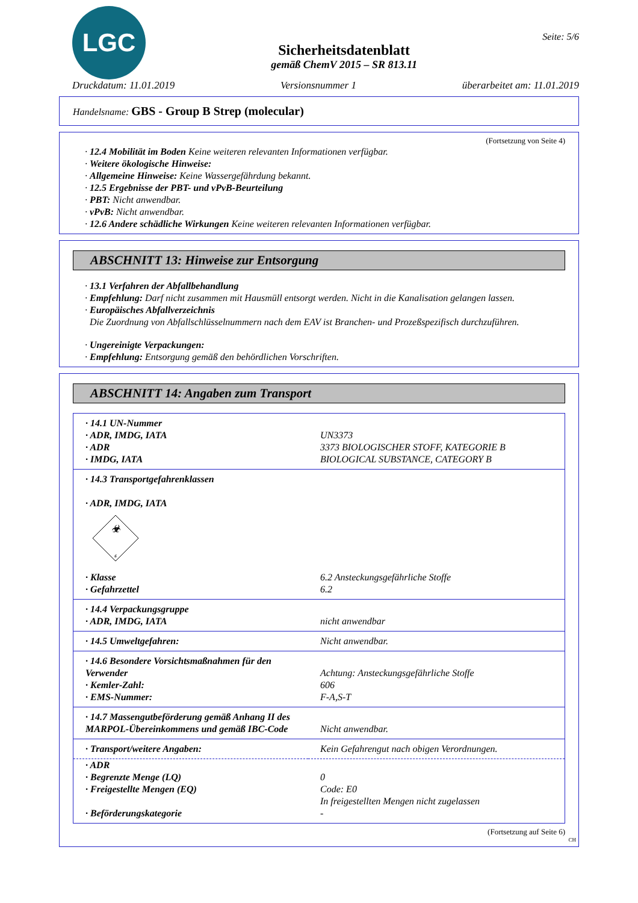LGC
Sicherheitsdatenblatt
gemäß ChemV 2015 – SR 813.11
Seite: 5/6
Druckdatum: 11.01.2019 Versionsnummer 1 überarbeitet am: 11.01.2019
Handelsname: GBS - Group B Strep (molecular)
(Fortsetzung von Seite 4)
· 12.4 Mobilität im Boden Keine weiteren relevanten Informationen verfügbar.
· Weitere ökologische Hinweise:
· Allgemeine Hinweise: Keine Wassergefährdung bekannt.
· 12.5 Ergebnisse der PBT- und vPvB-Beurteilung
· PBT: Nicht anwendbar.
· vPvB: Nicht anwendbar.
· 12.6 Andere schädliche Wirkungen Keine weiteren relevanten Informationen verfügbar.
ABSCHNITT 13: Hinweise zur Entsorgung
· 13.1 Verfahren der Abfallbehandlung
· Empfehlung: Darf nicht zusammen mit Hausmüll entsorgt werden. Nicht in die Kanalisation gelangen lassen.
· Europäisches Abfallverzeichnis
Die Zuordnung von Abfallschlüsselnummern nach dem EAV ist Branchen- und Prozeßspezifisch durchzuführen.
· Ungereinigte Verpackungen:
· Empfehlung: Entsorgung gemäß den behördlichen Vorschriften.
ABSCHNITT 14: Angaben zum Transport
| · 14.1 UN-Nummer | |
| · ADR, IMDG, IATA | UN3373 |
| · ADR | 3373 BIOLOGISCHER STOFF, KATEGORIE B |
| · IMDG, IATA | BIOLOGICAL SUBSTANCE, CATEGORY B |
| · 14.3 Transportgefahrenklassen · ADR, IMDG, IATA ☣ 6 | |
| · Klasse | 6.2 Ansteckungsgefährliche Stoffe |
| · Gefahrzettel | 6.2 |
| · 14.4 Verpackungsgruppe | |
| · ADR, IMDG, IATA | nicht anwendbar |
| · 14.5 Umweltgefahren: | Nicht anwendbar. |
| · 14.6 Besondere Vorsichtsmaßnahmen für den Verwender | Achtung: Ansteckungsgefährliche Stoffe |
| · Kemler-Zahl: | 606 |
| · EMS-Nummer: | F-A,S-T |
| · 14.7 Massengutbeförderung gemäß Anhang II des MARPOL-Übereinkommens und gemäß IBC-Code | Nicht anwendbar. |
| · Transport/weitere Angaben: | Kein Gefahrengut nach obigen Verordnungen. |
| · ADR | |
| · Begrenzte Menge (LQ) | 0 |
| · Freigestellte Mengen (EQ) | Code: E0 In freigestellten Mengen nicht zugelassen |
| · Beförderungskategorie | - |
(Fortsetzung auf Seite 6)
CH